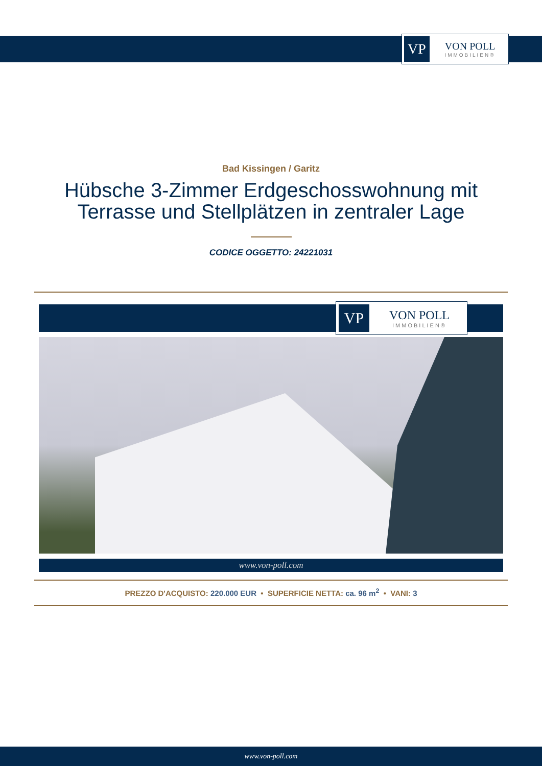VP
VON POLL
IMMOBILIEN®
Bad Kissingen / Garitz
Hübsche 3-Zimmer Erdgeschosswohnung mit
Terrasse und Stellplätzen in zentraler Lage
CODICE OGGETTO: 24221031
VP
VON POLL
IMMOBILIEN®
www.von-poll.com
PREZZO D'ACQUISTO: 220.000 EUR • SUPERFICIE NETTA: ca. 96 m<sup>2</sup> • VANI: 3
www.von-poll.com